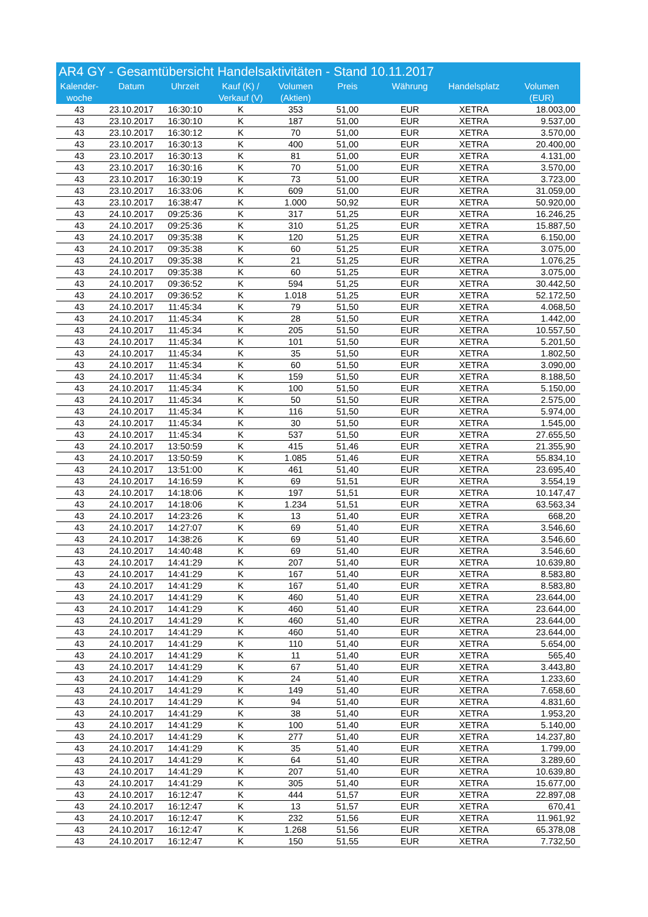AR4 GY - Gesamtübersicht Handelsaktivitäten - Stand 10.11.2017
| Kalender- woche | Datum | Uhrzeit | Kauf (K) / Verkauf (V) | Volumen (Aktien) | Preis | Währung | Handelsplatz | Volumen (EUR) |
| --- | --- | --- | --- | --- | --- | --- | --- | --- |
| 43 | 23.10.2017 | 16:30:10 | K | 353 | 51,00 | EUR | XETRA | 18.003,00 |
| 43 | 23.10.2017 | 16:30:10 | K | 187 | 51,00 | EUR | XETRA | 9.537,00 |
| 43 | 23.10.2017 | 16:30:12 | K | 70 | 51,00 | EUR | XETRA | 3.570,00 |
| 43 | 23.10.2017 | 16:30:13 | K | 400 | 51,00 | EUR | XETRA | 20.400,00 |
| 43 | 23.10.2017 | 16:30:13 | K | 81 | 51,00 | EUR | XETRA | 4.131,00 |
| 43 | 23.10.2017 | 16:30:16 | K | 70 | 51,00 | EUR | XETRA | 3.570,00 |
| 43 | 23.10.2017 | 16:30:19 | K | 73 | 51,00 | EUR | XETRA | 3.723,00 |
| 43 | 23.10.2017 | 16:33:06 | K | 609 | 51,00 | EUR | XETRA | 31.059,00 |
| 43 | 23.10.2017 | 16:38:47 | K | 1.000 | 50,92 | EUR | XETRA | 50.920,00 |
| 43 | 24.10.2017 | 09:25:36 | K | 317 | 51,25 | EUR | XETRA | 16.246,25 |
| 43 | 24.10.2017 | 09:25:36 | K | 310 | 51,25 | EUR | XETRA | 15.887,50 |
| 43 | 24.10.2017 | 09:35:38 | K | 120 | 51,25 | EUR | XETRA | 6.150,00 |
| 43 | 24.10.2017 | 09:35:38 | K | 60 | 51,25 | EUR | XETRA | 3.075,00 |
| 43 | 24.10.2017 | 09:35:38 | K | 21 | 51,25 | EUR | XETRA | 1.076,25 |
| 43 | 24.10.2017 | 09:35:38 | K | 60 | 51,25 | EUR | XETRA | 3.075,00 |
| 43 | 24.10.2017 | 09:36:52 | K | 594 | 51,25 | EUR | XETRA | 30.442,50 |
| 43 | 24.10.2017 | 09:36:52 | K | 1.018 | 51,25 | EUR | XETRA | 52.172,50 |
| 43 | 24.10.2017 | 11:45:34 | K | 79 | 51,50 | EUR | XETRA | 4.068,50 |
| 43 | 24.10.2017 | 11:45:34 | K | 28 | 51,50 | EUR | XETRA | 1.442,00 |
| 43 | 24.10.2017 | 11:45:34 | K | 205 | 51,50 | EUR | XETRA | 10.557,50 |
| 43 | 24.10.2017 | 11:45:34 | K | 101 | 51,50 | EUR | XETRA | 5.201,50 |
| 43 | 24.10.2017 | 11:45:34 | K | 35 | 51,50 | EUR | XETRA | 1.802,50 |
| 43 | 24.10.2017 | 11:45:34 | K | 60 | 51,50 | EUR | XETRA | 3.090,00 |
| 43 | 24.10.2017 | 11:45:34 | K | 159 | 51,50 | EUR | XETRA | 8.188,50 |
| 43 | 24.10.2017 | 11:45:34 | K | 100 | 51,50 | EUR | XETRA | 5.150,00 |
| 43 | 24.10.2017 | 11:45:34 | K | 50 | 51,50 | EUR | XETRA | 2.575,00 |
| 43 | 24.10.2017 | 11:45:34 | K | 116 | 51,50 | EUR | XETRA | 5.974,00 |
| 43 | 24.10.2017 | 11:45:34 | K | 30 | 51,50 | EUR | XETRA | 1.545,00 |
| 43 | 24.10.2017 | 11:45:34 | K | 537 | 51,50 | EUR | XETRA | 27.655,50 |
| 43 | 24.10.2017 | 13:50:59 | K | 415 | 51,46 | EUR | XETRA | 21.355,90 |
| 43 | 24.10.2017 | 13:50:59 | K | 1.085 | 51,46 | EUR | XETRA | 55.834,10 |
| 43 | 24.10.2017 | 13:51:00 | K | 461 | 51,40 | EUR | XETRA | 23.695,40 |
| 43 | 24.10.2017 | 14:16:59 | K | 69 | 51,51 | EUR | XETRA | 3.554,19 |
| 43 | 24.10.2017 | 14:18:06 | K | 197 | 51,51 | EUR | XETRA | 10.147,47 |
| 43 | 24.10.2017 | 14:18:06 | K | 1.234 | 51,51 | EUR | XETRA | 63.563,34 |
| 43 | 24.10.2017 | 14:23:26 | K | 13 | 51,40 | EUR | XETRA | 668,20 |
| 43 | 24.10.2017 | 14:27:07 | K | 69 | 51,40 | EUR | XETRA | 3.546,60 |
| 43 | 24.10.2017 | 14:38:26 | K | 69 | 51,40 | EUR | XETRA | 3.546,60 |
| 43 | 24.10.2017 | 14:40:48 | K | 69 | 51,40 | EUR | XETRA | 3.546,60 |
| 43 | 24.10.2017 | 14:41:29 | K | 207 | 51,40 | EUR | XETRA | 10.639,80 |
| 43 | 24.10.2017 | 14:41:29 | K | 167 | 51,40 | EUR | XETRA | 8.583,80 |
| 43 | 24.10.2017 | 14:41:29 | K | 167 | 51,40 | EUR | XETRA | 8.583,80 |
| 43 | 24.10.2017 | 14:41:29 | K | 460 | 51,40 | EUR | XETRA | 23.644,00 |
| 43 | 24.10.2017 | 14:41:29 | K | 460 | 51,40 | EUR | XETRA | 23.644,00 |
| 43 | 24.10.2017 | 14:41:29 | K | 460 | 51,40 | EUR | XETRA | 23.644,00 |
| 43 | 24.10.2017 | 14:41:29 | K | 460 | 51,40 | EUR | XETRA | 23.644,00 |
| 43 | 24.10.2017 | 14:41:29 | K | 110 | 51,40 | EUR | XETRA | 5.654,00 |
| 43 | 24.10.2017 | 14:41:29 | K | 11 | 51,40 | EUR | XETRA | 565,40 |
| 43 | 24.10.2017 | 14:41:29 | K | 67 | 51,40 | EUR | XETRA | 3.443,80 |
| 43 | 24.10.2017 | 14:41:29 | K | 24 | 51,40 | EUR | XETRA | 1.233,60 |
| 43 | 24.10.2017 | 14:41:29 | K | 149 | 51,40 | EUR | XETRA | 7.658,60 |
| 43 | 24.10.2017 | 14:41:29 | K | 94 | 51,40 | EUR | XETRA | 4.831,60 |
| 43 | 24.10.2017 | 14:41:29 | K | 38 | 51,40 | EUR | XETRA | 1.953,20 |
| 43 | 24.10.2017 | 14:41:29 | K | 100 | 51,40 | EUR | XETRA | 5.140,00 |
| 43 | 24.10.2017 | 14:41:29 | K | 277 | 51,40 | EUR | XETRA | 14.237,80 |
| 43 | 24.10.2017 | 14:41:29 | K | 35 | 51,40 | EUR | XETRA | 1.799,00 |
| 43 | 24.10.2017 | 14:41:29 | K | 64 | 51,40 | EUR | XETRA | 3.289,60 |
| 43 | 24.10.2017 | 14:41:29 | K | 207 | 51,40 | EUR | XETRA | 10.639,80 |
| 43 | 24.10.2017 | 14:41:29 | K | 305 | 51,40 | EUR | XETRA | 15.677,00 |
| 43 | 24.10.2017 | 16:12:47 | K | 444 | 51,57 | EUR | XETRA | 22.897,08 |
| 43 | 24.10.2017 | 16:12:47 | K | 13 | 51,57 | EUR | XETRA | 670,41 |
| 43 | 24.10.2017 | 16:12:47 | K | 232 | 51,56 | EUR | XETRA | 11.961,92 |
| 43 | 24.10.2017 | 16:12:47 | K | 1.268 | 51,56 | EUR | XETRA | 65.378,08 |
| 43 | 24.10.2017 | 16:12:47 | K | 150 | 51,55 | EUR | XETRA | 7.732,50 |